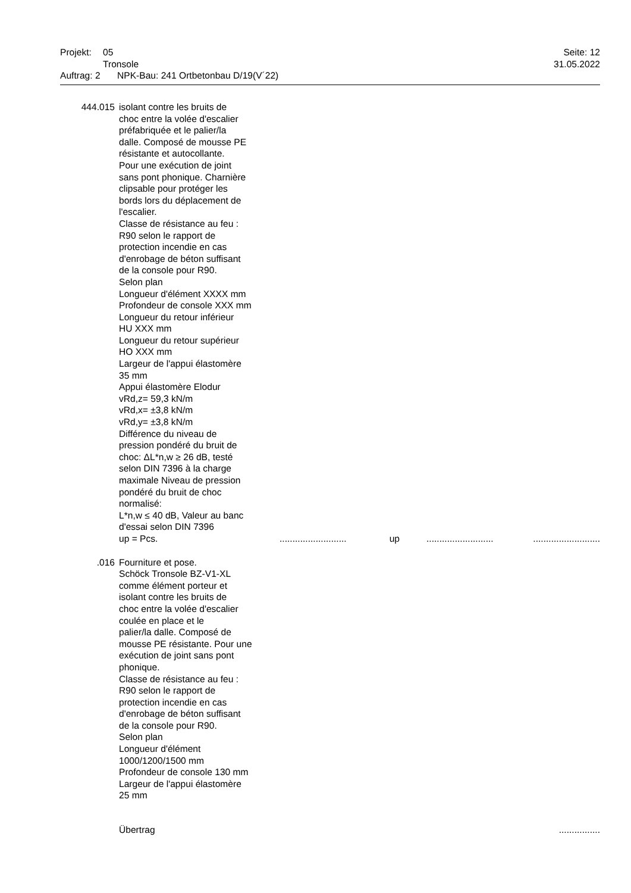Projekt: 05 Seite: 12
Tronsole 31.05.2022
Auftrag: 2 NPK-Bau: 241 Ortbetonbau D/19(V´22)
| 444.015 | isolant contre les bruits de choc entre la volée d'escalier préfabriquée et le palier/la dalle. Composé de mousse PE résistante et autocollante. Pour une exécution de joint sans pont phonique. Charnière clipsable pour protéger les bords lors du déplacement de l'escalier. Classe de résistance au feu : R90 selon le rapport de protection incendie en cas d'enrobage de béton suffisant de la console pour R90. Selon plan Longueur d'élément XXXX mm Profondeur de console XXX mm Longueur du retour inférieur HU XXX mm Longueur du retour supérieur HO XXX mm Largeur de l'appui élastomère 35 mm Appui élastomère Elodur vRd,z= 59,3 kN/m vRd,x= ±3,8 kN/m vRd,y= ±3,8 kN/m Différence du niveau de pression pondéré du bruit de choc: ΔL*n,w ≥ 26 dB, testé selon DIN 7396 à la charge maximale Niveau de pression pondéré du bruit de choc normalisé: L*n,w ≤ 40 dB, Valeur au banc d'essai selon DIN 7396 up = Pcs. | .......................... | up | .......................... | .......................... |
| .016 | Fourniture et pose. Schöck Tronsole BZ-V1-XL comme élément porteur et isolant contre les bruits de choc entre la volée d'escalier coulée en place et le palier/la dalle. Composé de mousse PE résistante. Pour une exécution de joint sans pont phonique. Classe de résistance au feu : R90 selon le rapport de protection incendie en cas d'enrobage de béton suffisant de la console pour R90. Selon plan Longueur d'élément 1000/1200/1500 mm Profondeur de console 130 mm Largeur de l'appui élastomère 25 mm | | | | |
| | Übertrag | ................ | | | |